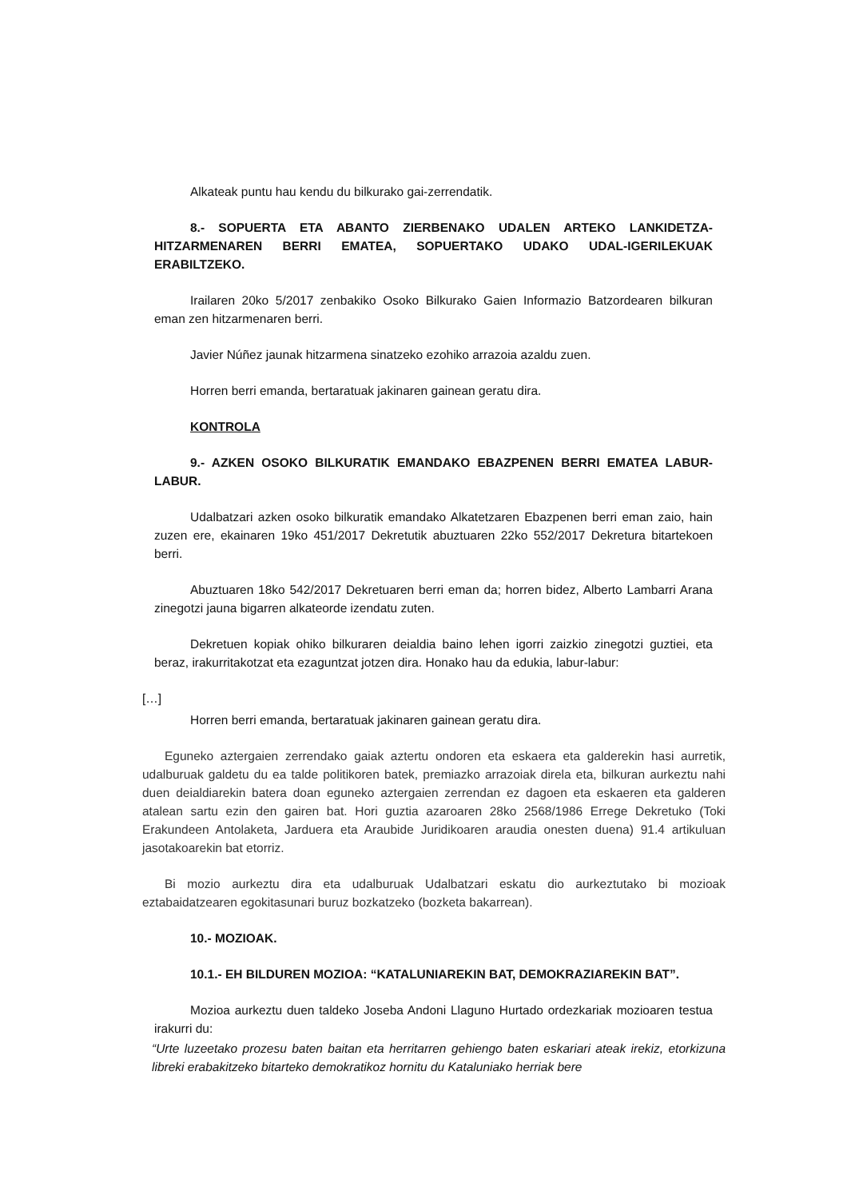Alkateak puntu hau kendu du bilkurako gai-zerrendatik.
8.- SOPUERTA ETA ABANTO ZIERBENAKO UDALEN ARTEKO LANKIDETZA-HITZARMENAREN BERRI EMATEA, SOPUERTAKO UDAKO UDAL-IGERILEKUAK ERABILTZEKO.
Irailaren 20ko 5/2017 zenbakiko Osoko Bilkurako Gaien Informazio Batzordearen bilkuran eman zen hitzarmenaren berri.
Javier Núñez jaunak hitzarmena sinatzeko ezohiko arrazoia azaldu zuen.
Horren berri emanda, bertaratuak jakinaren gainean geratu dira.
KONTROLA
9.- AZKEN OSOKO BILKURATIK EMANDAKO EBAZPENEN BERRI EMATEA LABUR-LABUR.
Udalbatzari azken osoko bilkuratik emandako Alkatetzaren Ebazpenen berri eman zaio, hain zuzen ere, ekainaren 19ko 451/2017 Dekretutik abuztuaren 22ko 552/2017 Dekretura bitartekoen berri.
Abuztuaren 18ko 542/2017 Dekretuaren berri eman da; horren bidez, Alberto Lambarri Arana zinegotzi jauna bigarren alkateorde izendatu zuten.
Dekretuen kopiak ohiko bilkuraren deialdia baino lehen igorri zaizkio zinegotzi guztiei, eta beraz, irakurritakotzat eta ezaguntzat jotzen dira. Honako hau da edukia, labur-labur:
[…]
Horren berri emanda, bertaratuak jakinaren gainean geratu dira.
Eguneko aztergaien zerrendako gaiak aztertu ondoren eta eskaera eta galderekin hasi aurretik, udalburuak galdetu du ea talde politikoren batek, premiazko arrazoiak direla eta, bilkuran aurkeztu nahi duen deialdiarekin batera doan eguneko aztergaien zerrendan ez dagoen eta eskaeren eta galderen atalean sartu ezin den gairen bat. Hori guztia azaroaren 28ko 2568/1986 Errege Dekretuko (Toki Erakundeen Antolaketa, Jarduera eta Araubide Juridikoaren araudia onesten duena) 91.4 artikuluan jasotakoarekin bat etorriz.
Bi mozio aurkeztu dira eta udalburuak Udalbatzari eskatu dio aurkeztutako bi mozioak eztabaidatzearen egokitasunari buruz bozkatzeko (bozketa bakarrean).
10.- MOZIOAK.
10.1.- EH BILDUREN MOZIOA: “KATALUNIAREKIN BAT, DEMOKRAZIAREKIN BAT”.
Mozioa aurkeztu duen taldeko Joseba Andoni Llaguno Hurtado ordezkariak mozioaren testua irakurri du:
“Urte luzeetako prozesu baten baitan eta herritarren gehiengo baten eskariari ateak irekiz, etorkizuna libreki erabakitzeko bitarteko demokratikoz hornitu du Kataluniako herriak bere